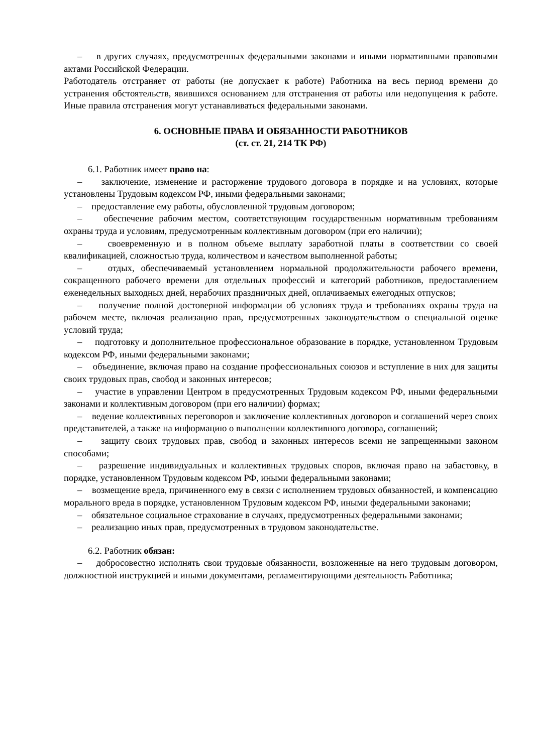– в других случаях, предусмотренных федеральными законами и иными нормативными правовыми актами Российской Федерации.
Работодатель отстраняет от работы (не допускает к работе) Работника на весь период времени до устранения обстоятельств, явившихся основанием для отстранения от работы или недопущения к работе. Иные правила отстранения могут устанавливаться федеральными законами.
6. ОСНОВНЫЕ ПРАВА И ОБЯЗАННОСТИ РАБОТНИКОВ
(ст. ст. 21, 214 ТК РФ)
6.1. Работник имеет право на:
– заключение, изменение и расторжение трудового договора в порядке и на условиях, которые установлены Трудовым кодексом РФ, иными федеральными законами;
– предоставление ему работы, обусловленной трудовым договором;
– обеспечение рабочим местом, соответствующим государственным нормативным требованиям охраны труда и условиям, предусмотренным коллективным договором (при его наличии);
– своевременную и в полном объеме выплату заработной платы в соответствии со своей квалификацией, сложностью труда, количеством и качеством выполненной работы;
– отдых, обеспечиваемый установлением нормальной продолжительности рабочего времени, сокращенного рабочего времени для отдельных профессий и категорий работников, предоставлением еженедельных выходных дней, нерабочих праздничных дней, оплачиваемых ежегодных отпусков;
– получение полной достоверной информации об условиях труда и требованиях охраны труда на рабочем месте, включая реализацию прав, предусмотренных законодательством о специальной оценке условий труда;
– подготовку и дополнительное профессиональное образование в порядке, установленном Трудовым кодексом РФ, иными федеральными законами;
– объединение, включая право на создание профессиональных союзов и вступление в них для защиты своих трудовых прав, свобод и законных интересов;
– участие в управлении Центром в предусмотренных Трудовым кодексом РФ, иными федеральными законами и коллективным договором (при его наличии) формах;
– ведение коллективных переговоров и заключение коллективных договоров и соглашений через своих представителей, а также на информацию о выполнении коллективного договора, соглашений;
– защиту своих трудовых прав, свобод и законных интересов всеми не запрещенными законом способами;
– разрешение индивидуальных и коллективных трудовых споров, включая право на забастовку, в порядке, установленном Трудовым кодексом РФ, иными федеральными законами;
– возмещение вреда, причиненного ему в связи с исполнением трудовых обязанностей, и компенсацию морального вреда в порядке, установленном Трудовым кодексом РФ, иными федеральными законами;
– обязательное социальное страхование в случаях, предусмотренных федеральными законами;
– реализацию иных прав, предусмотренных в трудовом законодательстве.
6.2. Работник обязан:
– добросовестно исполнять свои трудовые обязанности, возложенные на него трудовым договором, должностной инструкцией и иными документами, регламентирующими деятельность Работника;